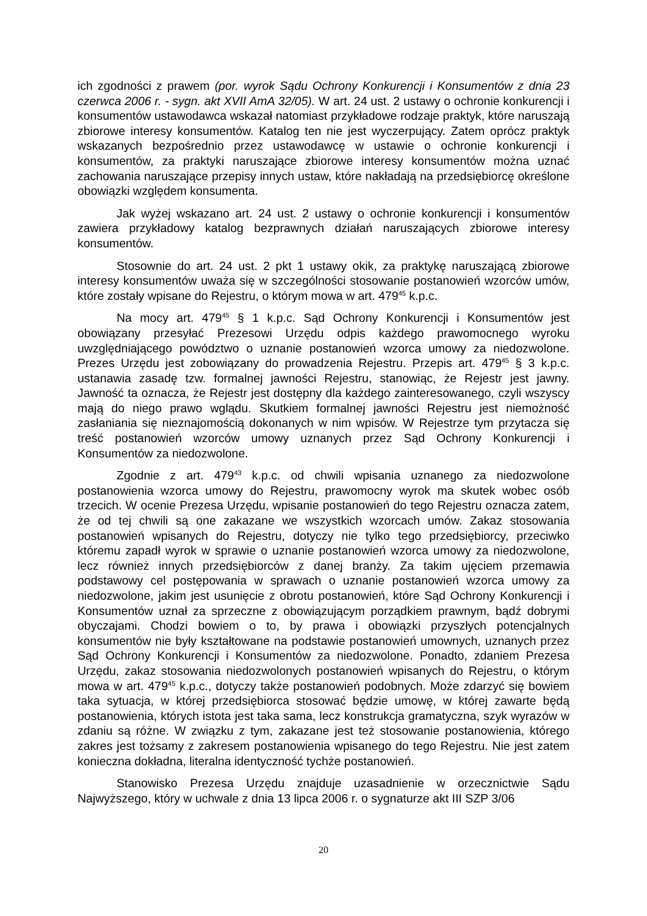ich zgodności z prawem (por. wyrok Sądu Ochrony Konkurencji i Konsumentów z dnia 23 czerwca 2006 r. - sygn. akt XVII AmA 32/05). W art. 24 ust. 2 ustawy o ochronie konkurencji i konsumentów ustawodawca wskazał natomiast przykładowe rodzaje praktyk, które naruszają zbiorowe interesy konsumentów. Katalog ten nie jest wyczerpujący. Zatem oprócz praktyk wskazanych bezpośrednio przez ustawodawcę w ustawie o ochronie konkurencji i konsumentów, za praktyki naruszające zbiorowe interesy konsumentów można uznać zachowania naruszające przepisy innych ustaw, które nakładają na przedsiębiorcę określone obowiązki względem konsumenta.
Jak wyżej wskazano art. 24 ust. 2 ustawy o ochronie konkurencji i konsumentów zawiera przykładowy katalog bezprawnych działań naruszających zbiorowe interesy konsumentów.
Stosownie do art. 24 ust. 2 pkt 1 ustawy okik, za praktykę naruszającą zbiorowe interesy konsumentów uważa się w szczególności stosowanie postanowień wzorców umów, które zostały wpisane do Rejestru, o którym mowa w art. 479<sup>45</sup> k.p.c.
Na mocy art. 479<sup>45</sup> § 1 k.p.c. Sąd Ochrony Konkurencji i Konsumentów jest obowiązany przesyłać Prezesowi Urzędu odpis każdego prawomocnego wyroku uwzględniającego powództwo o uznanie postanowień wzorca umowy za niedozwolone. Prezes Urzędu jest zobowiązany do prowadzenia Rejestru. Przepis art. 479<sup>45</sup> § 3 k.p.c. ustanawia zasadę tzw. formalnej jawności Rejestru, stanowiąc, że Rejestr jest jawny. Jawność ta oznacza, że Rejestr jest dostępny dla każdego zainteresowanego, czyli wszyscy mają do niego prawo wglądu. Skutkiem formalnej jawności Rejestru jest niemożność zasłaniania się nieznajomością dokonanych w nim wpisów. W Rejestrze tym przytacza się treść postanowień wzorców umowy uznanych przez Sąd Ochrony Konkurencji i Konsumentów za niedozwolone.
Zgodnie z art. 479<sup>43</sup> k.p.c. od chwili wpisania uznanego za niedozwolone postanowienia wzorca umowy do Rejestru, prawomocny wyrok ma skutek wobec osób trzecich. W ocenie Prezesa Urzędu, wpisanie postanowień do tego Rejestru oznacza zatem, że od tej chwili są one zakazane we wszystkich wzorcach umów. Zakaz stosowania postanowień wpisanych do Rejestru, dotyczy nie tylko tego przedsiębiorcy, przeciwko któremu zapadł wyrok w sprawie o uznanie postanowień wzorca umowy za niedozwolone, lecz również innych przedsiębiorców z danej branży. Za takim ujęciem przemawia podstawowy cel postępowania w sprawach o uznanie postanowień wzorca umowy za niedozwolone, jakim jest usunięcie z obrotu postanowień, które Sąd Ochrony Konkurencji i Konsumentów uznał za sprzeczne z obowiązującym porządkiem prawnym, bądź dobrymi obyczajami. Chodzi bowiem o to, by prawa i obowiązki przyszłych potencjalnych konsumentów nie były kształtowane na podstawie postanowień umownych, uznanych przez Sąd Ochrony Konkurencji i Konsumentów za niedozwolone. Ponadto, zdaniem Prezesa Urzędu, zakaz stosowania niedozwolonych postanowień wpisanych do Rejestru, o którym mowa w art. 479<sup>45</sup> k.p.c., dotyczy także postanowień podobnych. Może zdarzyć się bowiem taka sytuacja, w której przedsiębiorca stosować będzie umowę, w której zawarte będą postanowienia, których istota jest taka sama, lecz konstrukcja gramatyczna, szyk wyrazów w zdaniu są różne. W związku z tym, zakazane jest też stosowanie postanowienia, którego zakres jest tożsamy z zakresem postanowienia wpisanego do tego Rejestru. Nie jest zatem konieczna dokładna, literalna identyczność tychże postanowień.
Stanowisko Prezesa Urzędu znajduje uzasadnienie w orzecznictwie Sądu Najwyższego, który w uchwale z dnia 13 lipca 2006 r. o sygnaturze akt III SZP 3/06
20